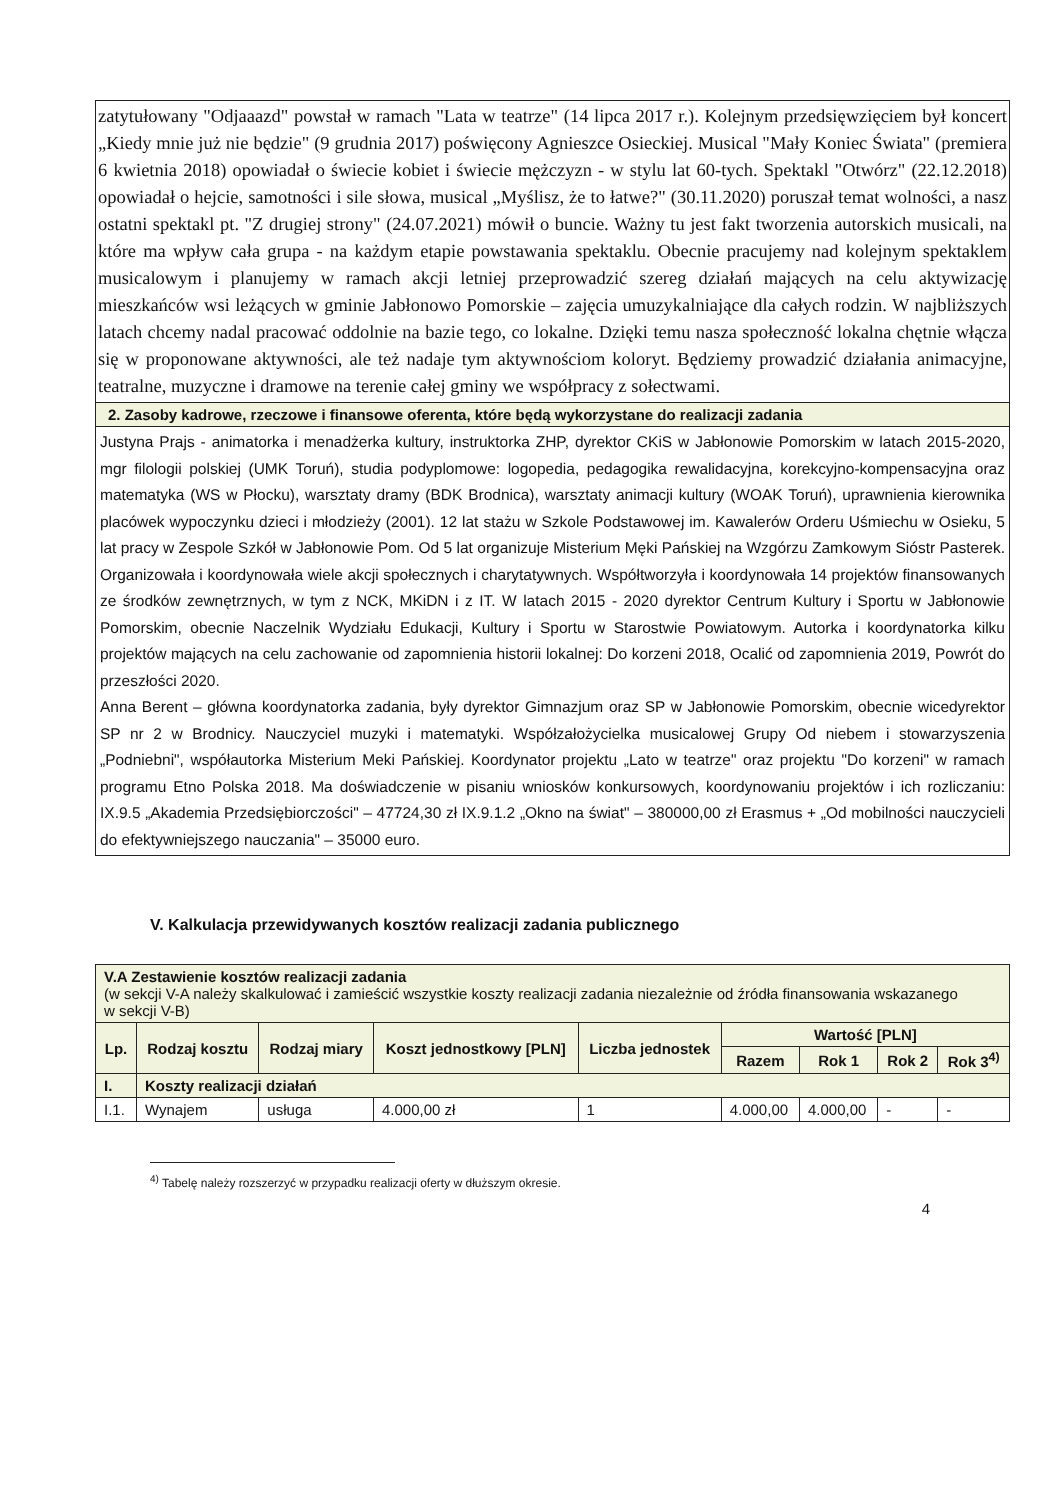zatytułowany "Odjaaazd" powstał w ramach "Lata w teatrze" (14 lipca 2017 r.). Kolejnym przedsięwzięciem był koncert „Kiedy mnie już nie będzie" (9 grudnia 2017) poświęcony Agnieszce Osieckiej. Musical "Mały Koniec Świata" (premiera 6 kwietnia 2018) opowiadał o świecie kobiet i świecie mężczyzn - w stylu lat 60-tych. Spektakl "Otwórz" (22.12.2018) opowiadał o hejcie, samotności i sile słowa, musical „Myślisz, że to łatwe?" (30.11.2020) poruszał temat wolności, a nasz ostatni spektakl pt. "Z drugiej strony" (24.07.2021) mówił o buncie. Ważny tu jest fakt tworzenia autorskich musicali, na które ma wpływ cała grupa - na każdym etapie powstawania spektaklu. Obecnie pracujemy nad kolejnym spektaklem musicalowym i planujemy w ramach akcji letniej przeprowadzić szereg działań mających na celu aktywizację mieszkańców wsi leżących w gminie Jabłonowo Pomorskie – zajęcia umuzykalniające dla całych rodzin. W najbliższych latach chcemy nadal pracować oddolnie na bazie tego, co lokalne. Dzięki temu nasza społeczność lokalna chętnie włącza się w proponowane aktywności, ale też nadaje tym aktywnościom koloryt. Będziemy prowadzić działania animacyjne, teatralne, muzyczne i dramowe na terenie całej gminy we współpracy z sołectwami.
2. Zasoby kadrowe, rzeczowe i finansowe oferenta, które będą wykorzystane do realizacji zadania
Justyna Prajs - animatorka i menadżerka kultury, instruktorka ZHP, dyrektor CKiS w Jabłonowie Pomorskim w latach 2015-2020, mgr filologii polskiej (UMK Toruń), studia podyplomowe: logopedia, pedagogika rewalidacyjna, korekcyjno-kompensacyjna oraz matematyka (WS w Płocku), warsztaty dramy (BDK Brodnica), warsztaty animacji kultury (WOAK Toruń), uprawnienia kierownika placówek wypoczynku dzieci i młodzieży (2001). 12 lat stażu w Szkole Podstawowej im. Kawalerów Orderu Uśmiechu w Osieku, 5 lat pracy w Zespole Szkół w Jabłonowie Pom. Od 5 lat organizuje Misterium Męki Pańskiej na Wzgórzu Zamkowym Sióstr Pasterek. Organizowała i koordynowała wiele akcji społecznych i charytatywnych. Współtworzyła i koordynowała 14 projektów finansowanych ze środków zewnętrznych, w tym z NCK, MKiDN i z IT. W latach 2015 - 2020 dyrektor Centrum Kultury i Sportu w Jabłonowie Pomorskim, obecnie Naczelnik Wydziału Edukacji, Kultury i Sportu w Starostwie Powiatowym. Autorka i koordynatorka kilku projektów mających na celu zachowanie od zapomnienia historii lokalnej: Do korzeni 2018, Ocalić od zapomnienia 2019, Powrót do przeszłości 2020.
Anna Berent – główna koordynatorka zadania, były dyrektor Gimnazjum oraz SP w Jabłonowie Pomorskim, obecnie wicedyrektor SP nr 2 w Brodnicy. Nauczyciel muzyki i matematyki. Współzałożycielka musicalowej Grupy Od niebem i stowarzyszenia „Podniebni", współautorka Misterium Meki Pańskiej. Koordynator projektu „Lato w teatrze" oraz projektu "Do korzeni" w ramach programu Etno Polska 2018. Ma doświadczenie w pisaniu wniosków konkursowych, koordynowaniu projektów i ich rozliczaniu: IX.9.5 „Akademia Przedsiębiorczości" – 47724,30 zł IX.9.1.2 „Okno na świat" – 380000,00 zł Erasmus + „Od mobilności nauczycieli do efektywniejszego nauczania" – 35000 euro.
V. Kalkulacja przewidywanych kosztów realizacji zadania publicznego
| V.A Zestawienie kosztów realizacji zadania (w sekcji V-A należy skalkulować i zamieścić wszystkie koszty realizacji zadania niezależnie od źródła finansowania wskazanego w sekcji V-B) | | | | | | | | |
| Lp. | Rodzaj kosztu | Rodzaj miary | Koszt jednostkowy [PLN] | Liczba jednostek | Wartość [PLN] | | | |
| | | | | | Razem | Rok 1 | Rok 2 | Rok 3<sup>4)</sup> |
| I. | Koszty realizacji działań | | | | | | | |
| I.1. | Wynajem | usługa | 4.000,00 zł | 1 | 4.000,00 | 4.000,00 | - | - |
<sup>4)</sup> Tabelę należy rozszerzyć w przypadku realizacji oferty w dłuższym okresie.
4